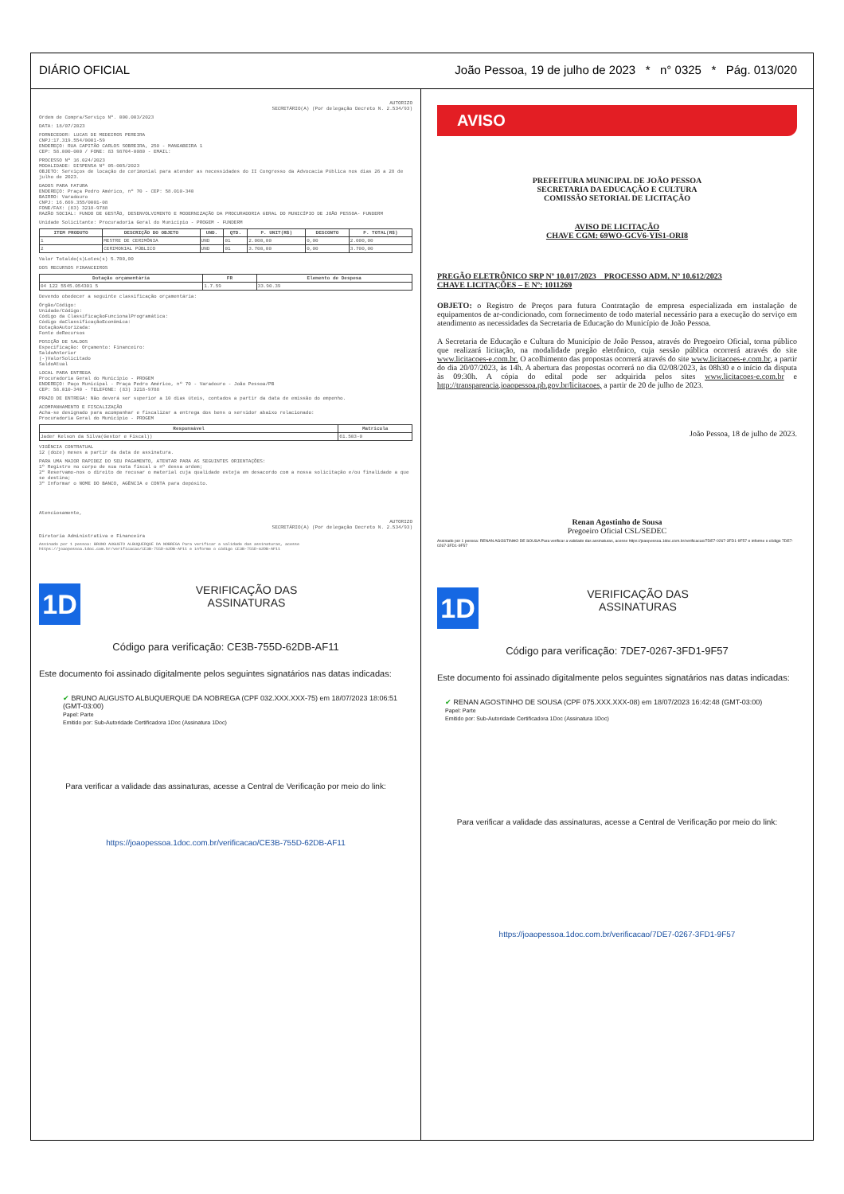DIÁRIO OFICIAL João Pessoa, 19 de julho de 2023 * n° 0325 * Pág. 013/020
AUTORIZO
SECRETÁRIO(A) (Por delegação Decreto N. 2.534/93)
Ordem de Compra/Serviço Nº. 000.003/2023
DATA: 18/07/2023
FORNECEDOR: LUCAS DE MEDEIROS PEREIRA
CNPJ:17.319.554/0001-59
ENDEREÇO: RUA CAPITÃO CARLOS SOBREIRA, 250 - MANGABEIRA 1
CEP: 58.000-000 / FONE: 83 98704-0080 - EMAIL:
PROCESSO Nº 16.024/2023
MODALIDADE: DISPENSA Nº 05-005/2023
OBJETO: Serviços de locação de cerimonial para atender as necessidades do II Congresso da Advocacia Pública nos dias 26 a 28 de julho de 2023.
DADOS PARA FATURA
ENDEREÇO: Praça Pedro Américo, nº 70 - CEP: 58.010-340
BAIRRO: Varadouro
CNPJ: 16.669.355/0001-08
FONE/FAX: (83) 3218-9788
RAZÃO SOCIAL: FUNDO DE GESTÃO, DESENVOLVIMENTO E MODERNIZAÇÃO DA PROCURADORIA GERAL DO MUNICÍPIO DE JOÃO PESSOA- FUNDERM
Unidade Solicitante: Procuradoria Geral do Município - PROGEM - FUNDERM
| ITEM PRODUTO | DESCRIÇÃO DO OBJETO | UND. | QTD. | P. UNIT(R$) | DESCONTO | P. TOTAL(R$) |
| --- | --- | --- | --- | --- | --- | --- |
| 1 | MESTRE DE CERIMÔNIA | UND | 01 | 2.000,00 | 0,00 | 2.000,00 |
| 2 | CERIMONIAL PÚBLICO | UND | 01 | 3.700,00 | 0,00 | 3.700,00 |
Valor Totaldo(s)Lotes(s) 5.700,00
DOS RECURSOS FINANCEIROS
| Dotação orçamentária | FR | Elemento de Despesa |
| --- | --- | --- |
| 04 122 5545.054301 5 | 1.7.59 | 33.90.39 |
Devendo obedecer a seguinte classificação orçamentária:
Órgão/Código:
Unidade/Código:
Código da ClassificaçãoFuncionalProgramática:
Código daClassificaçãoEconômica:
DotaçãoAutorizada:
Fonte deRecursos
POSIÇÃO DE SALDOS
Especificação: Orçamento: Financeiro:
SaldoAnterior
(-)ValorSolicitado
SaldoAtual
LOCAL PARA ENTREGA
Procuradoria Geral do Município - PROGEM
ENDEREÇO: Paço Municipal - Praça Pedro Américo, nº 70 - Varadouro - João Pessoa/PB
CEP: 58.010-340 - TELEFONE: (83) 3218-9788
PRAZO DE ENTREGA: Não deverá ser superior a 10 dias úteis, contados a partir da data de emissão do empenho.
ACOMPANHAMENTO E FISCALIZAÇÃO
Acha-se designado para acompanhar e fiscalizar a entrega dos bens o servidor abaixo relacionado:
Procuradoria Geral do Município - PROGEM
| Responsável | Matrícula |
| --- | --- |
| Jader Kelson da Silva(Gestor e Fiscal)) | 61.503-0 |
VIGÊNCIA CONTRATUAL
12 (doze) meses a partir da data de assinatura.
PARA UMA MAIOR RAPIDEZ DO SEU PAGAMENTO, ATENTAR PARA AS SEGUINTES ORIENTAÇÕES:
1º Registre no corpo de sua nota fiscal o nº dessa ordem;
2º Reservamo-nos o direito de recusar o material cuja qualidade esteja em desacordo com a nossa solicitação e/ou finalidade a que se destina;
3º Informar o NOME DO BANCO, AGÊNCIA e CONTA para depósito.
Atenciosamente,
AUTORIZO
SECRETÁRIO(A) (Por delegação Decreto N. 2.534/93)
Diretoria Administrativa e Financeira
Assinado por 1 pessoa: BRUNO AUGUSTO ALBUQUERQUE DA NOBREGA Para verificar a validade das assinaturas, acesse https://joaopessoa.1doc.com.br/verificacao/CE3B-755D-62DB-AF11 e informe o código CE3B-755D-62DB-AF11
1D
VERIFICAÇÃO DAS
ASSINATURAS
Código para verificação: CE3B-755D-62DB-AF11
Este documento foi assinado digitalmente pelos seguintes signatários nas datas indicadas:
✔ BRUNO AUGUSTO ALBUQUERQUE DA NOBREGA (CPF 032.XXX.XXX-75) em 18/07/2023 18:06:51 (GMT-03:00)
Papel: Parte
Emitido por: Sub-Autoridade Certificadora 1Doc (Assinatura 1Doc)
Para verificar a validade das assinaturas, acesse a Central de Verificação por meio do link:
https://joaopessoa.1doc.com.br/verificacao/CE3B-755D-62DB-AF11
AVISO
PREFEITURA MUNICIPAL DE JOÃO PESSOA
SECRETARIA DA EDUCAÇÃO E CULTURA
COMISSÃO SETORIAL DE LICITAÇÃO
AVISO DE LICITAÇÃO
CHAVE CGM: 69WO-GCV6-YIS1-ORI8
PREGÃO ELETRÔNICO SRP Nº 10.017/2023 PROCESSO ADM. Nº 10.612/2023
CHAVE LICITAÇÕES – E Nº: 1011269
OBJETO: o Registro de Preços para futura Contratação de empresa especializada em instalação de equipamentos de ar-condicionado, com fornecimento de todo material necessário para a execução do serviço em atendimento as necessidades da Secretaria de Educação do Município de João Pessoa.
A Secretaria de Educação e Cultura do Município de João Pessoa, através do Pregoeiro Oficial, torna público que realizará licitação, na modalidade pregão eletrônico, cuja sessão pública ocorrerá através do site www.licitacoes-e.com.br. O acolhimento das propostas ocorrerá através do site www.licitacoes-e.com.br, a partir do dia 20/07/2023, às 14h. A abertura das propostas ocorrerá no dia 02/08/2023, às 08h30 e o início da disputa às 09:30h. A cópia do edital pode ser adquirida pelos sites www.licitacoes-e.com.br e http://transparencia.joaopessoa.pb.gov.br/licitacoes, a partir de 20 de julho de 2023.
João Pessoa, 18 de julho de 2023.
Renan Agostinho de Sousa
Pregoeiro Oficial CSL/SEDEC
Assinado por 1 pessoa: RENAN AGOSTINHO DE SOUSA Para verificar a validade das assinaturas, acesse https://joaopessoa.1doc.com.br/verificacao/7DE7-0267-3FD1-9F57 e informe o código 7DE7-0267-3FD1-9F57
1D
VERIFICAÇÃO DAS
ASSINATURAS
Código para verificação: 7DE7-0267-3FD1-9F57
Este documento foi assinado digitalmente pelos seguintes signatários nas datas indicadas:
✔ RENAN AGOSTINHO DE SOUSA (CPF 075.XXX.XXX-08) em 18/07/2023 16:42:48 (GMT-03:00)
Papel: Parte
Emitido por: Sub-Autoridade Certificadora 1Doc (Assinatura 1Doc)
Para verificar a validade das assinaturas, acesse a Central de Verificação por meio do link:
https://joaopessoa.1doc.com.br/verificacao/7DE7-0267-3FD1-9F57